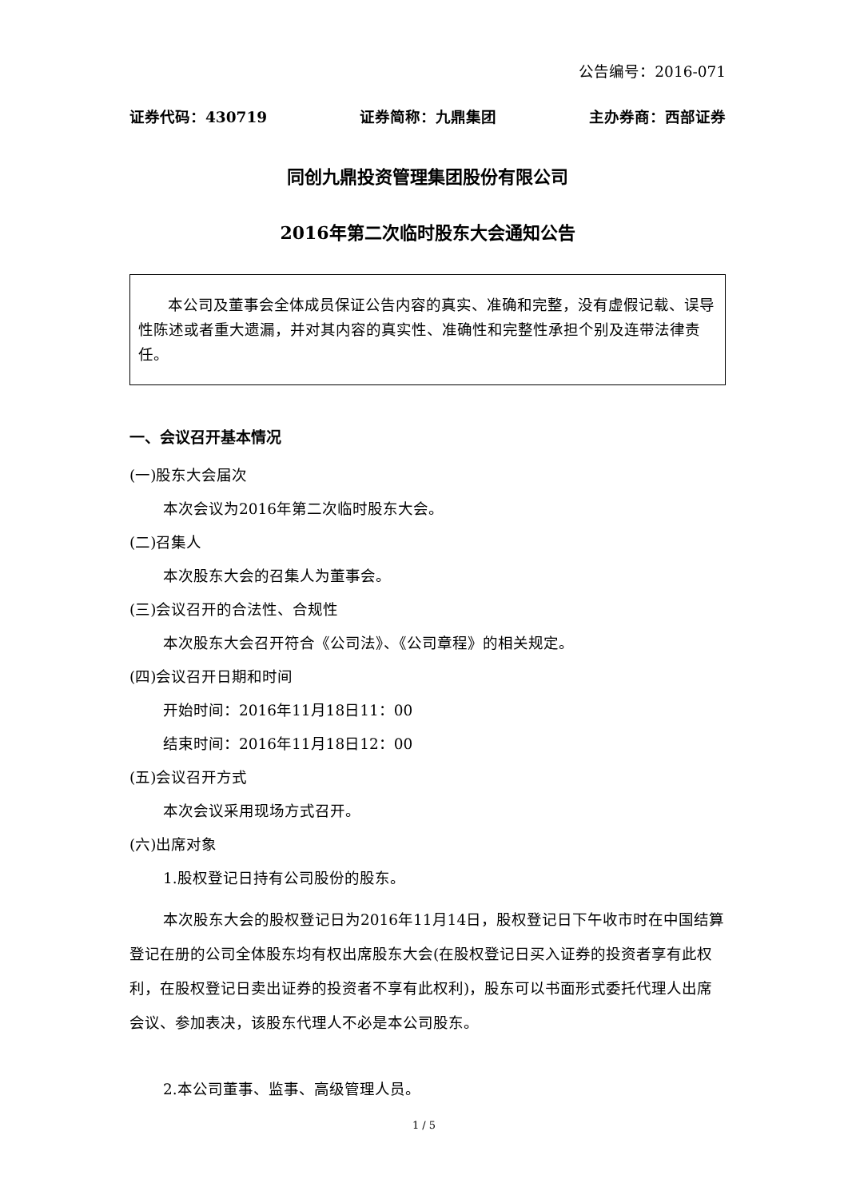公告编号：2016-071
证券代码：430719 证券简称：九鼎集团 主办券商：西部证券
同创九鼎投资管理集团股份有限公司
2016年第二次临时股东大会通知公告
  本公司及董事会全体成员保证公告内容的真实、准确和完整，没有虚假记载、误导性陈述或者重大遗漏，并对其内容的真实性、准确性和完整性承担个别及连带法律责任。
一、会议召开基本情况
(一)股东大会届次
本次会议为2016年第二次临时股东大会。
(二)召集人
本次股东大会的召集人为董事会。
(三)会议召开的合法性、合规性
本次股东大会召开符合《公司法》、《公司章程》的相关规定。
(四)会议召开日期和时间
开始时间：2016年11月18日11：00
结束时间：2016年11月18日12：00
(五)会议召开方式
本次会议采用现场方式召开。
(六)出席对象
1.股权登记日持有公司股份的股东。
本次股东大会的股权登记日为2016年11月14日，股权登记日下午收市时在中国结算登记在册的公司全体股东均有权出席股东大会(在股权登记日买入证券的投资者享有此权利，在股权登记日卖出证券的投资者不享有此权利)，股东可以书面形式委托代理人出席会议、参加表决，该股东代理人不必是本公司股东。
2.本公司董事、监事、高级管理人员。
1 / 5